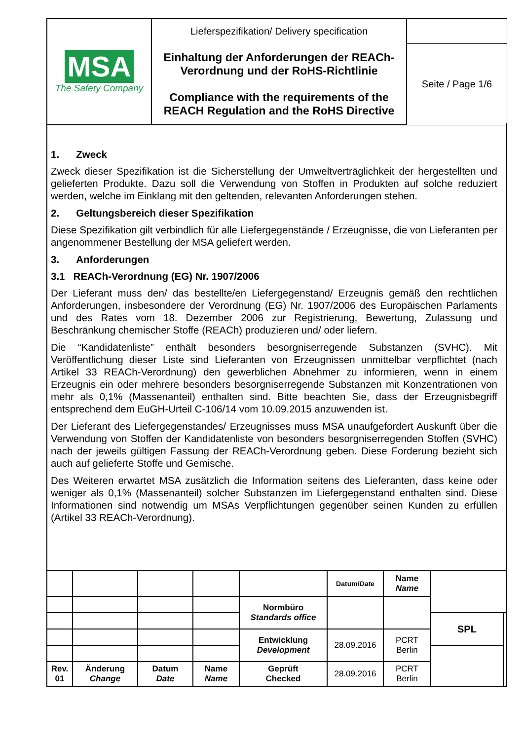| MSA The Safety Company | Lieferspezifikation/ Delivery specification | |
| | Einhaltung der Anforderungen der REACh-Verordnung und der RoHS-Richtlinie Compliance with the requirements of the REACH Regulation and the RoHS Directive | Seite / Page 1/6 |
1. Zweck
Zweck dieser Spezifikation ist die Sicherstellung der Umweltverträglichkeit der hergestellten und gelieferten Produkte. Dazu soll die Verwendung von Stoffen in Produkten auf solche reduziert werden, welche im Einklang mit den geltenden, relevanten Anforderungen stehen.
2. Geltungsbereich dieser Spezifikation
Diese Spezifikation gilt verbindlich für alle Liefergegenstände / Erzeugnisse, die von Lieferanten per angenommener Bestellung der MSA geliefert werden.
3. Anforderungen
3.1 REACh-Verordnung (EG) Nr. 1907/2006
Der Lieferant muss den/ das bestellte/en Liefergegenstand/ Erzeugnis gemäß den rechtlichen Anforderungen, insbesondere der Verordnung (EG) Nr. 1907/2006 des Europäischen Parlaments und des Rates vom 18. Dezember 2006 zur Registrierung, Bewertung, Zulassung und Beschränkung chemischer Stoffe (REACh) produzieren und/ oder liefern.
Die “Kandidatenliste” enthält besonders besorgniserregende Substanzen (SVHC). Mit Veröffentlichung dieser Liste sind Lieferanten von Erzeugnissen unmittelbar verpflichtet (nach Artikel 33 REACh-Verordnung) den gewerblichen Abnehmer zu informieren, wenn in einem Erzeugnis ein oder mehrere besonders besorgniserregende Substanzen mit Konzentrationen von mehr als 0,1% (Massenanteil) enthalten sind. Bitte beachten Sie, dass der Erzeugnisbegriff entsprechend dem EuGH-Urteil C-106/14 vom 10.09.2015 anzuwenden ist.
Der Lieferant des Liefergegenstandes/ Erzeugnisses muss MSA unaufgefordert Auskunft über die Verwendung von Stoffen der Kandidatenliste von besonders besorgniserregenden Stoffen (SVHC) nach der jeweils gültigen Fassung der REACh-Verordnung geben. Diese Forderung bezieht sich auch auf gelieferte Stoffe und Gemische.
Des Weiteren erwartet MSA zusätzlich die Information seitens des Lieferanten, dass keine oder weniger als 0,1% (Massenanteil) solcher Substanzen im Liefergegenstand enthalten sind. Diese Informationen sind notwendig um MSAs Verpflichtungen gegenüber seinen Kunden zu erfüllen (Artikel 33 REACh-Verordnung).
| | | | | | Datum/ Date | Name Name | | |
| | | | | Normbüro Standards office | | | | |
| | | | | | | | SPL | |
| | | | | Entwicklung Development | 28.09.2016 | PCRT Berlin | | |
| Rev. 01 | Änderung Change | Datum Date | Name Name | Geprüft Checked | 28.09.2016 | PCRT Berlin | | |